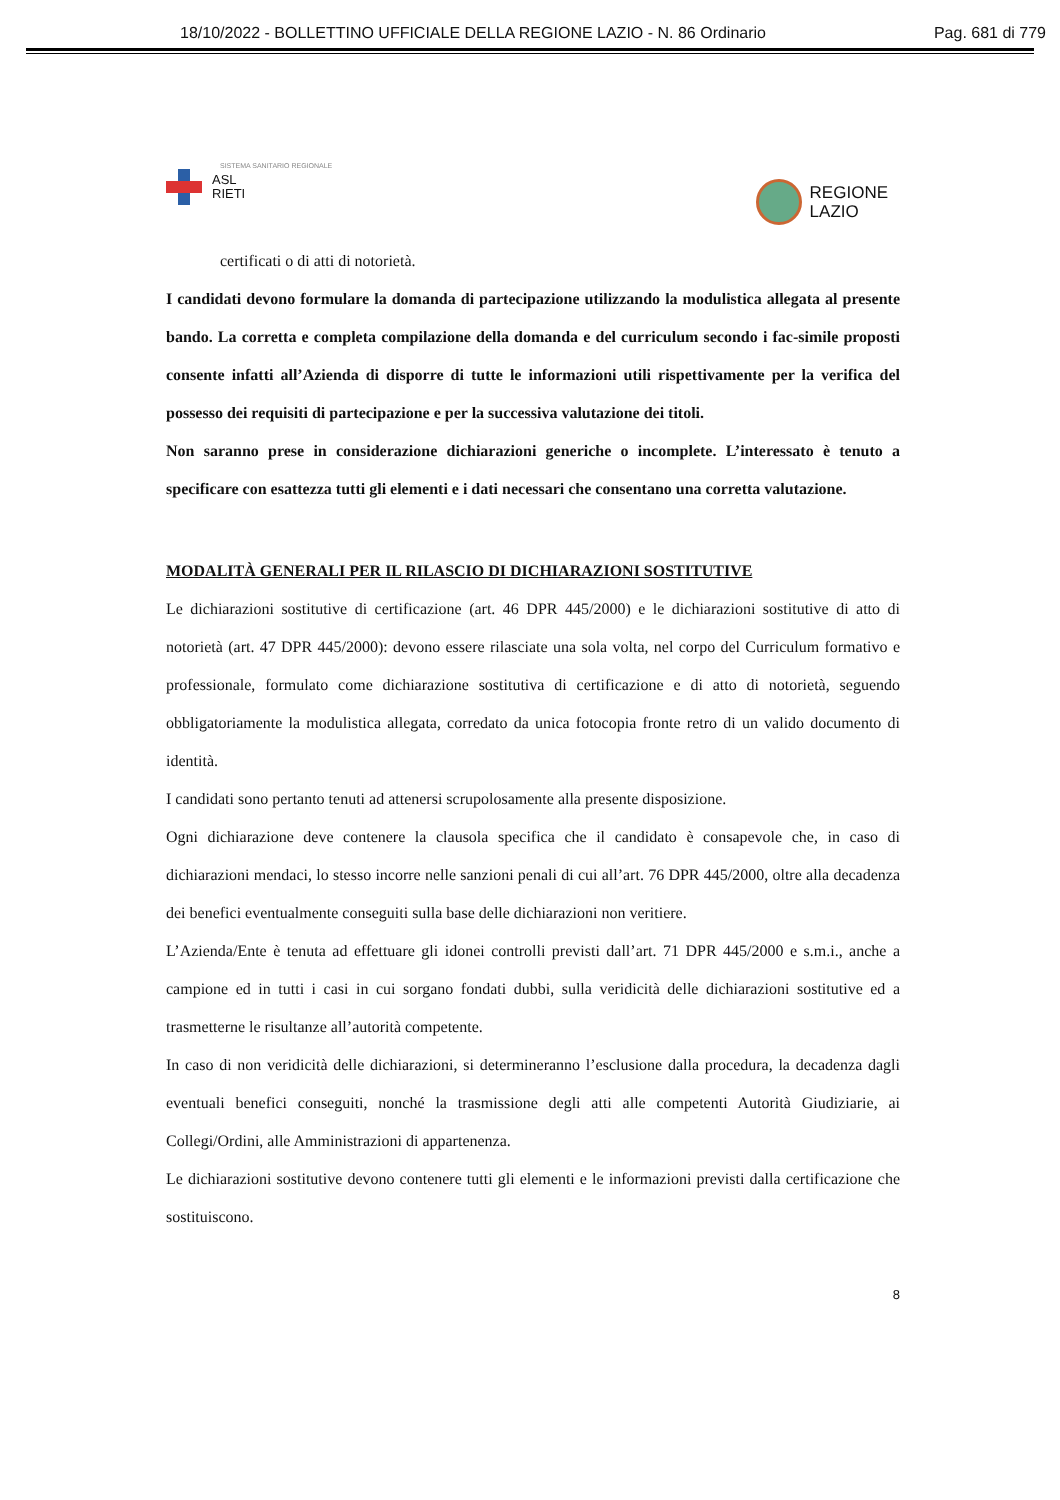18/10/2022 - BOLLETTINO UFFICIALE DELLA REGIONE LAZIO - N. 86 Ordinario Pag. 681 di 779
SISTEMA SANITARIO REGIONALE
ASL
RIETI
REGIONE
LAZIO
certificati o di atti di notorietà.
I candidati devono formulare la domanda di partecipazione utilizzando la modulistica allegata al presente bando. La corretta e completa compilazione della domanda e del curriculum secondo i fac-simile proposti consente infatti all’Azienda di disporre di tutte le informazioni utili rispettivamente per la verifica del possesso dei requisiti di partecipazione e per la successiva valutazione dei titoli.
Non saranno prese in considerazione dichiarazioni generiche o incomplete. L’interessato è tenuto a specificare con esattezza tutti gli elementi e i dati necessari che consentano una corretta valutazione.
MODALITÀ GENERALI PER IL RILASCIO DI DICHIARAZIONI SOSTITUTIVE
Le dichiarazioni sostitutive di certificazione (art. 46 DPR 445/2000) e le dichiarazioni sostitutive di atto di notorietà (art. 47 DPR 445/2000): devono essere rilasciate una sola volta, nel corpo del Curriculum formativo e professionale, formulato come dichiarazione sostitutiva di certificazione e di atto di notorietà, seguendo obbligatoriamente la modulistica allegata, corredato da unica fotocopia fronte retro di un valido documento di identità.
I candidati sono pertanto tenuti ad attenersi scrupolosamente alla presente disposizione.
Ogni dichiarazione deve contenere la clausola specifica che il candidato è consapevole che, in caso di dichiarazioni mendaci, lo stesso incorre nelle sanzioni penali di cui all’art. 76 DPR 445/2000, oltre alla decadenza dei benefici eventualmente conseguiti sulla base delle dichiarazioni non veritiere.
L’Azienda/Ente è tenuta ad effettuare gli idonei controlli previsti dall’art. 71 DPR 445/2000 e s.m.i., anche a campione ed in tutti i casi in cui sorgano fondati dubbi, sulla veridicità delle dichiarazioni sostitutive ed a trasmetterne le risultanze all’autorità competente.
In caso di non veridicità delle dichiarazioni, si determineranno l’esclusione dalla procedura, la decadenza dagli eventuali benefici conseguiti, nonché la trasmissione degli atti alle competenti Autorità Giudiziarie, ai Collegi/Ordini, alle Amministrazioni di appartenenza.
Le dichiarazioni sostitutive devono contenere tutti gli elementi e le informazioni previsti dalla certificazione che sostituiscono.
8